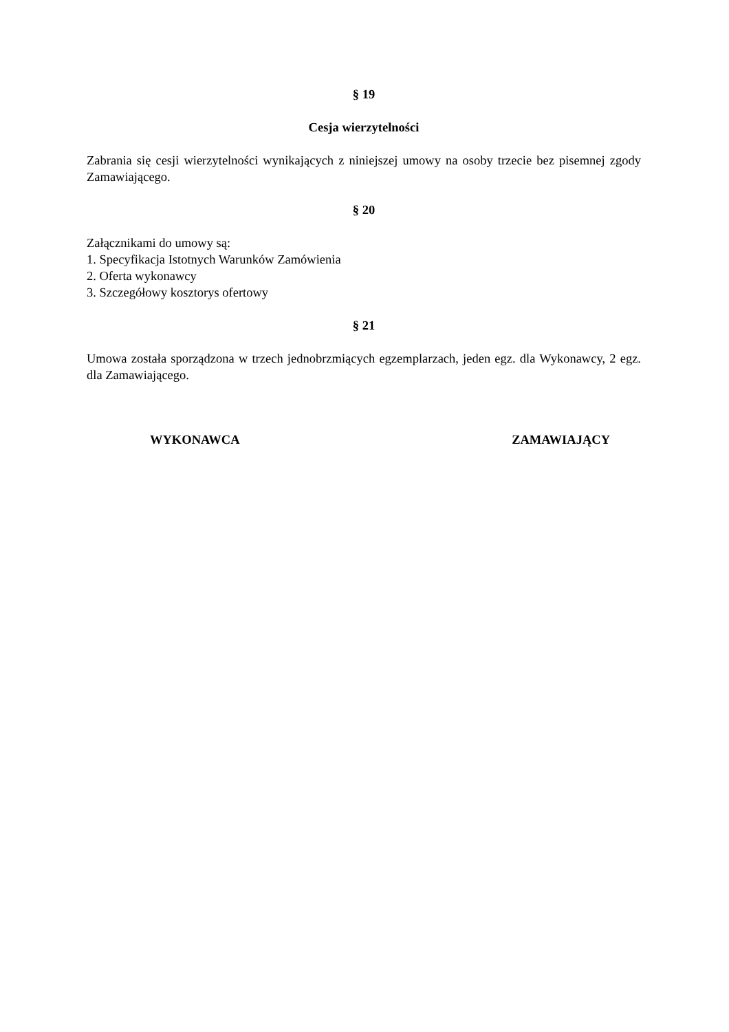§ 19
Cesja wierzytelności
Zabrania się cesji wierzytelności wynikających z niniejszej umowy na osoby trzecie bez pisemnej zgody Zamawiającego.
§ 20
Załącznikami do umowy są:
1. Specyfikacja Istotnych Warunków Zamówienia
2. Oferta wykonawcy
3. Szczegółowy kosztorys ofertowy
§ 21
Umowa została sporządzona w trzech jednobrzmiących egzemplarzach, jeden egz. dla Wykonawcy, 2 egz. dla Zamawiającego.
WYKONAWCA ZAMAWIAJĄCY